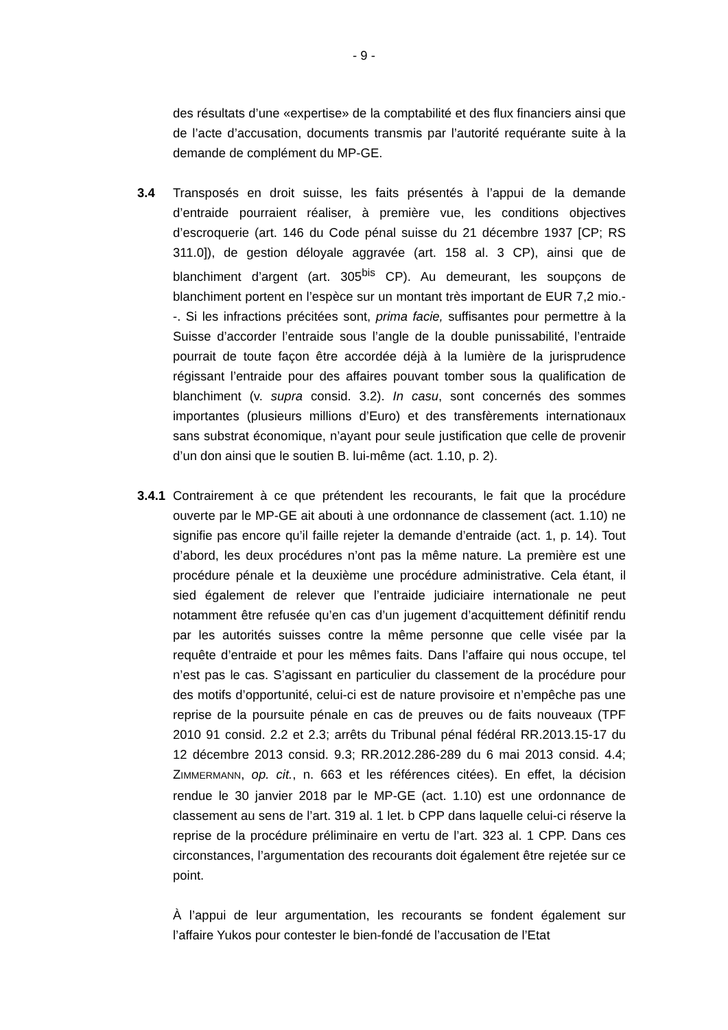- 9 -
des résultats d’une «expertise» de la comptabilité et des flux financiers ainsi que de l’acte d’accusation, documents transmis par l’autorité requérante suite à la demande de complément du MP-GE.
3.4 Transposés en droit suisse, les faits présentés à l’appui de la demande d’entraide pourraient réaliser, à première vue, les conditions objectives d’escroquerie (art. 146 du Code pénal suisse du 21 décembre 1937 [CP; RS 311.0]), de gestion déloyale aggravée (art. 158 al. 3 CP), ainsi que de blanchiment d’argent (art. 305<sup>bis</sup> CP). Au demeurant, les soupçons de blanchiment portent en l’espèce sur un montant très important de EUR 7,2 mio.--. Si les infractions précitées sont, prima facie, suffisantes pour permettre à la Suisse d’accorder l’entraide sous l’angle de la double punissabilité, l’entraide pourrait de toute façon être accordée déjà à la lumière de la jurisprudence régissant l’entraide pour des affaires pouvant tomber sous la qualification de blanchiment (v. supra consid. 3.2). In casu, sont concernés des sommes importantes (plusieurs millions d’Euro) et des transfèrements internationaux sans substrat économique, n’ayant pour seule justification que celle de provenir d’un don ainsi que le soutien B. lui-même (act. 1.10, p. 2).
3.4.1
Contrairement à ce que prétendent les recourants, le fait que la procédure ouverte par le MP-GE ait abouti à une ordonnance de classement (act. 1.10) ne signifie pas encore qu’il faille rejeter la demande d’entraide (act. 1, p. 14). Tout d’abord, les deux procédures n’ont pas la même nature. La première est une procédure pénale et la deuxième une procédure administrative. Cela étant, il sied également de relever que l’entraide judiciaire internationale ne peut notamment être refusée qu’en cas d’un jugement d’acquittement définitif rendu par les autorités suisses contre la même personne que celle visée par la requête d’entraide et pour les mêmes faits. Dans l’affaire qui nous occupe, tel n’est pas le cas. S’agissant en particulier du classement de la procédure pour des motifs d’opportunité, celui-ci est de nature provisoire et n’empêche pas une reprise de la poursuite pénale en cas de preuves ou de faits nouveaux (TPF 2010 91 consid. 2.2 et 2.3; arrêts du Tribunal pénal fédéral RR.2013.15-17 du 12 décembre 2013 consid. 9.3; RR.2012.286-289 du 6 mai 2013 consid. 4.4; ZIMMERMANN, op. cit., n. 663 et les références citées). En effet, la décision rendue le 30 janvier 2018 par le MP-GE (act. 1.10) est une ordonnance de classement au sens de l’art. 319 al. 1 let. b CPP dans laquelle celui-ci réserve la reprise de la procédure préliminaire en vertu de l’art. 323 al. 1 CPP. Dans ces circonstances, l’argumentation des recourants doit également être rejetée sur ce point.
À l’appui de leur argumentation, les recourants se fondent également sur l’affaire Yukos pour contester le bien-fondé de l’accusation de l’Etat